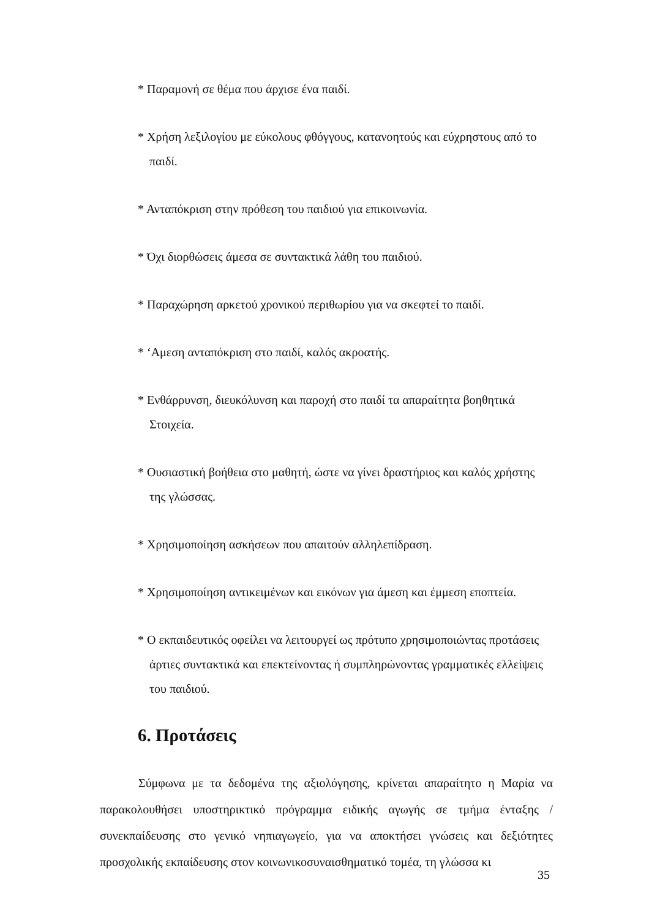* Παραμονή σε θέμα που άρχισε ένα παιδί.
* Χρήση λεξιλογίου με εύκολους φθόγγους, κατανοητούς και εύχρηστους από το παιδί.
* Ανταπόκριση στην πρόθεση του παιδιού για επικοινωνία.
* Όχι διορθώσεις άμεσα σε συντακτικά λάθη του παιδιού.
* Παραχώρηση αρκετού χρονικού περιθωρίου για να σκεφτεί το παιδί.
* ‘Αμεση ανταπόκριση στο παιδί, καλός ακροατής.
* Ενθάρρυνση, διευκόλυνση και παροχή στο παιδί τα απαραίτητα βοηθητικά Στοιχεία.
* Ουσιαστική βοήθεια στο μαθητή, ώστε να γίνει δραστήριος και καλός χρήστης της γλώσσας.
* Χρησιμοποίηση ασκήσεων που απαιτούν αλληλεπίδραση.
* Χρησιμοποίηση αντικειμένων και εικόνων για άμεση και έμμεση εποπτεία.
* Ο εκπαιδευτικός οφείλει να λειτουργεί ως πρότυπο χρησιμοποιώντας προτάσεις άρτιες συντακτικά και επεκτείνοντας ή συμπληρώνοντας γραμματικές ελλείψεις του παιδιού.
6. Προτάσεις
Σύμφωνα με τα δεδομένα της αξιολόγησης, κρίνεται απαραίτητο η Μαρία να παρακολουθήσει υποστηρικτικό πρόγραμμα ειδικής αγωγής σε τμήμα ένταξης / συνεκπαίδευσης στο γενικό νηπιαγωγείο, για να αποκτήσει γνώσεις και δεξιότητες προσχολικής εκπαίδευσης στον κοινωνικοσυναισθηματικό τομέα, τη γλώσσα κι
35